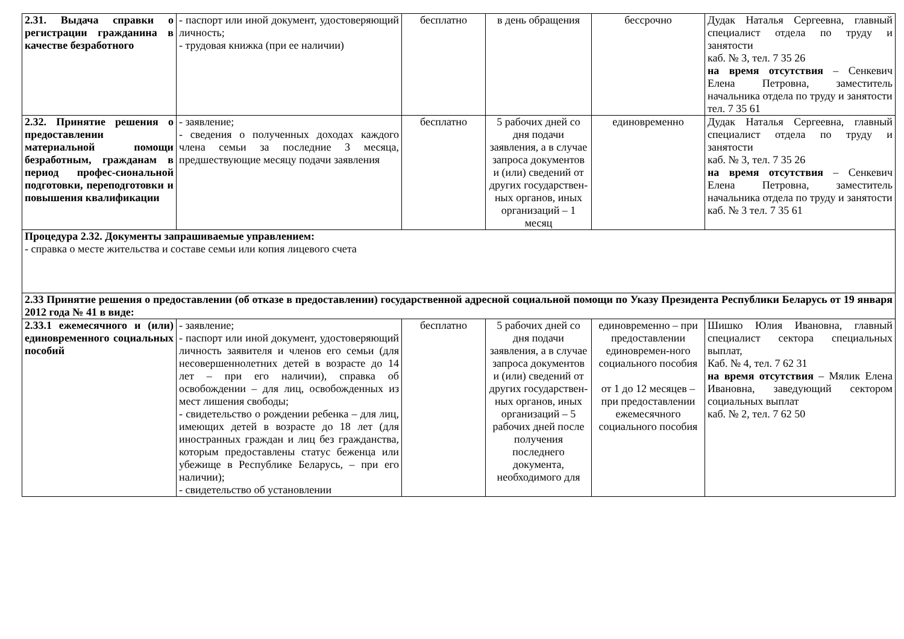| 2.31. Выдача справки о регистрации гражданина в качестве безработного | - паспорт или иной документ, удостоверяющий личность; - трудовая книжка (при ее наличии) | бесплатно | в день обращения | бессрочно | Дудак Наталья Сергеевна, главный специалист отдела по труду и занятости каб. № 3, тел. 7 35 26 на время отсутствия – Сенкевич Елена Петровна, заместитель начальника отдела по труду и занятости тел. 7 35 61 |
| 2.32. Принятие решения о предоставлении материальной помощи безработным, гражданам в период профес-сиональной подготовки, переподготовки и повышения квалификации | - заявление; - сведения о полученных доходах каждого члена семьи за последние 3 месяца, предшествующие месяцу подачи заявления | бесплатно | 5 рабочих дней со дня подачи заявления, а в случае запроса документов и (или) сведений от других государствен-ных органов, иных организаций – 1 месяц | единовременно | Дудак Наталья Сергеевна, главный специалист отдела по труду и занятости каб. № 3, тел. 7 35 26 на время отсутствия – Сенкевич Елена Петровна, заместитель начальника отдела по труду и занятости каб. № 3 тел. 7 35 61 |
| Процедура 2.32. Документы запрашиваемые управлением: - справка о месте жительства и составе семьи или копия лицевого счета | | | | | |
| 2.33 Принятие решения о предоставлении (об отказе в предоставлении) государственной адресной социальной помощи по Указу Президента Республики Беларусь от 19 января 2012 года № 41 в виде: | | | | | |
| 2.33.1 ежемесячного и (или) единовременного социальных пособий | - заявление; - паспорт или иной документ, удостоверяющий личность заявителя и членов его семьи (для несовершеннолетних детей в возрасте до 14 лет – при его наличии), справка об освобождении – для лиц, освобожденных из мест лишения свободы; - свидетельство о рождении ребенка – для лиц, имеющих детей в возрасте до 18 лет (для иностранных граждан и лиц без гражданства, которым предоставлены статус беженца или убежище в Республике Беларусь, – при его наличии); - свидетельство об установлении | бесплатно | 5 рабочих дней со дня подачи заявления, а в случае запроса документов и (или) сведений от других государствен-ных органов, иных организаций – 5 рабочих дней после получения последнего документа, необходимого для | единовременно – при предоставлении единовремен-ного социального пособия от 1 до 12 месяцев – при предоставлении ежемесячного социального пособия | Шишко Юлия Ивановна, главный специалист сектора специальных выплат, Каб. № 4, тел. 7 62 31 на время отсутствия – Мялик Елена Ивановна, заведующий сектором социальных выплат каб. № 2, тел. 7 62 50 |